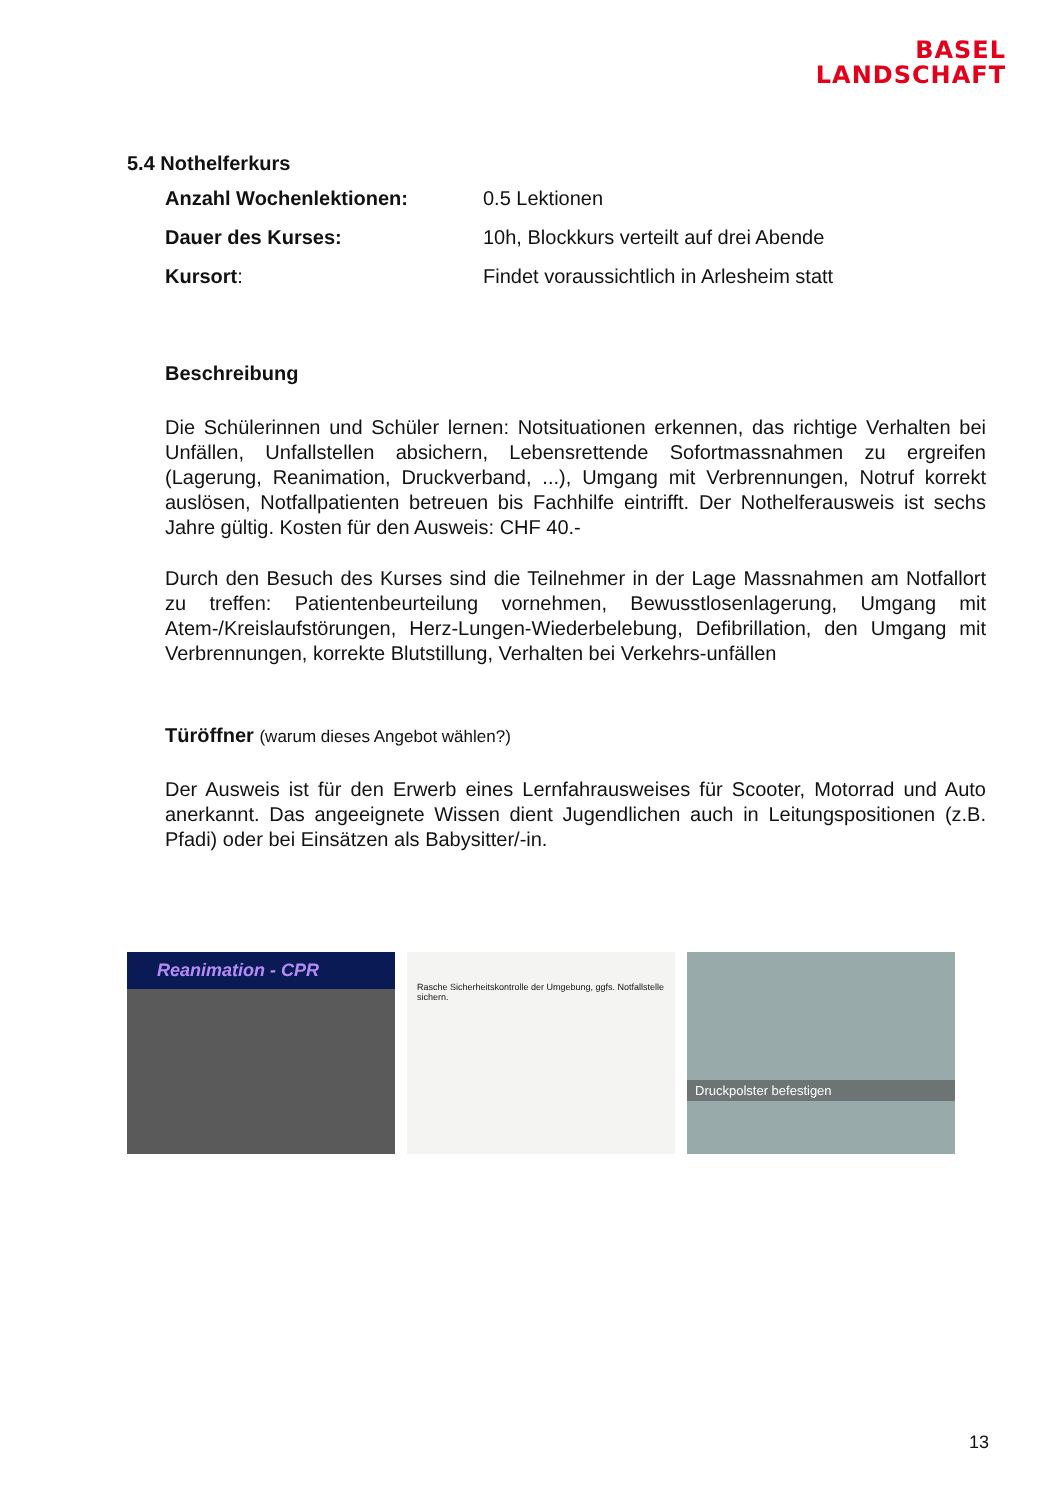BASEL
LANDSCHAFT
5.4 Nothelferkurs
Anzahl Wochenlektionen: 0.5 Lektionen
Dauer des Kurses: 10h, Blockkurs verteilt auf drei Abende
Kursort: Findet voraussichtlich in Arlesheim statt
Beschreibung
Die Schülerinnen und Schüler lernen: Notsituationen erkennen, das richtige Verhalten bei Unfällen, Unfallstellen absichern, Lebensrettende Sofortmassnahmen zu ergreifen (Lagerung, Reanimation, Druckverband, ...), Umgang mit Verbrennungen, Notruf korrekt auslösen, Notfallpatienten betreuen bis Fachhilfe eintrifft. Der Nothelferausweis ist sechs Jahre gültig. Kosten für den Ausweis: CHF 40.-
Durch den Besuch des Kurses sind die Teilnehmer in der Lage Massnahmen am Notfallort zu treffen: Patientenbeurteilung vornehmen, Bewusstlosenlagerung, Umgang mit Atem-/Kreislaufstörungen, Herz-Lungen-Wiederbelebung, Defibrillation, den Umgang mit Verbrennungen, korrekte Blutstillung, Verhalten bei Verkehrs-unfällen
Türöffner (warum dieses Angebot wählen?)
Der Ausweis ist für den Erwerb eines Lernfahrausweises für Scooter, Motorrad und Auto anerkannt. Das angeeignete Wissen dient Jugendlichen auch in Leitungspositionen (z.B. Pfadi) oder bei Einsätzen als Babysitter/-in.
Reanimation - CPR
Rasche Sicherheitskontrolle der Umgebung, ggfs. Notfallstelle sichern.
Druckpolster befestigen
13